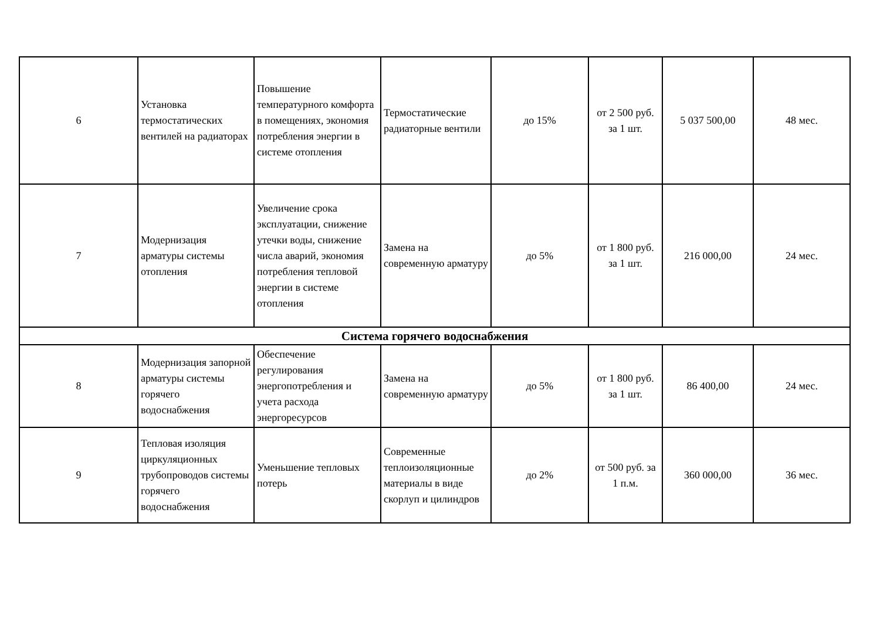| 6 | Установка термостатических вентилей на радиаторах | Повышение температурного комфорта в помещениях, экономия потребления энергии в системе отопления | Термостатические радиаторные вентили | до 15% | от 2 500 руб. за 1 шт. | 5 037 500,00 | 48 мес. |
| 7 | Модернизация арматуры системы отопления | Увеличение срока эксплуатации, снижение утечки воды, снижение числа аварий, экономия потребления тепловой энергии в системе отопления | Замена на современную арматуру | до 5% | от 1 800 руб. за 1 шт. | 216 000,00 | 24 мес. |
| Система горячего водоснабжения | | | | | | | |
| 8 | Модернизация запорной арматуры системы горячего водоснабжения | Обеспечение регулирования энергопотребления и учета расхода энергоресурсов | Замена на современную арматуру | до 5% | от 1 800 руб. за 1 шт. | 86 400,00 | 24 мес. |
| 9 | Тепловая изоляция циркуляционных трубопроводов системы горячего водоснабжения | Уменьшение тепловых потерь | Современные теплоизоляционные материалы в виде скорлуп и цилиндров | до 2% | от 500 руб. за 1 п.м. | 360 000,00 | 36 мес. |